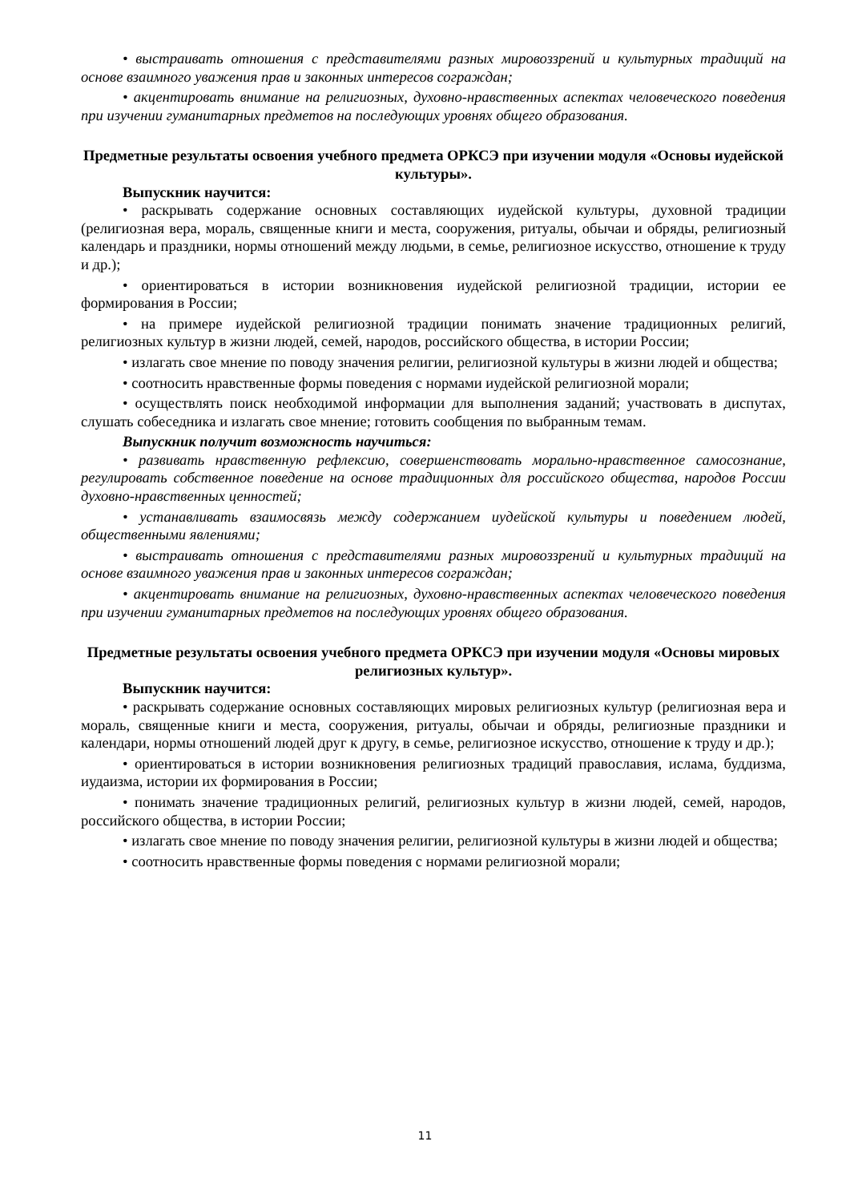• выстраивать отношения с представителями разных мировоззрений и культурных традиций на основе взаимного уважения прав и законных интересов сограждан;
• акцентировать внимание на религиозных, духовно-нравственных аспектах человеческого поведения при изучении гуманитарных предметов на последующих уровнях общего образования.
Предметные результаты освоения учебного предмета ОРКСЭ при изучении модуля «Основы иудейской культуры».
Выпускник научится:
• раскрывать содержание основных составляющих иудейской культуры, духовной традиции (религиозная вера, мораль, священные книги и места, сооружения, ритуалы, обычаи и обряды, религиозный календарь и праздники, нормы отношений между людьми, в семье, религиозное искусство, отношение к труду и др.);
• ориентироваться в истории возникновения иудейской религиозной традиции, истории ее формирования в России;
• на примере иудейской религиозной традиции понимать значение традиционных религий, религиозных культур в жизни людей, семей, народов, российского общества, в истории России;
• излагать свое мнение по поводу значения религии, религиозной культуры в жизни людей и общества;
• соотносить нравственные формы поведения с нормами иудейской религиозной морали;
• осуществлять поиск необходимой информации для выполнения заданий; участвовать в диспутах, слушать собеседника и излагать свое мнение; готовить сообщения по выбранным темам.
Выпускник получит возможность научиться:
• развивать нравственную рефлексию, совершенствовать морально-нравственное самосознание, регулировать собственное поведение на основе традиционных для российского общества, народов России духовно-нравственных ценностей;
• устанавливать взаимосвязь между содержанием иудейской культуры и поведением людей, общественными явлениями;
• выстраивать отношения с представителями разных мировоззрений и культурных традиций на основе взаимного уважения прав и законных интересов сограждан;
• акцентировать внимание на религиозных, духовно-нравственных аспектах человеческого поведения при изучении гуманитарных предметов на последующих уровнях общего образования.
Предметные результаты освоения учебного предмета ОРКСЭ при изучении модуля «Основы мировых религиозных культур».
Выпускник научится:
• раскрывать содержание основных составляющих мировых религиозных культур (религиозная вера и мораль, священные книги и места, сооружения, ритуалы, обычаи и обряды, религиозные праздники и календари, нормы отношений людей друг к другу, в семье, религиозное искусство, отношение к труду и др.);
• ориентироваться в истории возникновения религиозных традиций православия, ислама, буддизма, иудаизма, истории их формирования в России;
• понимать значение традиционных религий, религиозных культур в жизни людей, семей, народов, российского общества, в истории России;
• излагать свое мнение по поводу значения религии, религиозной культуры в жизни людей и общества;
• соотносить нравственные формы поведения с нормами религиозной морали;
11